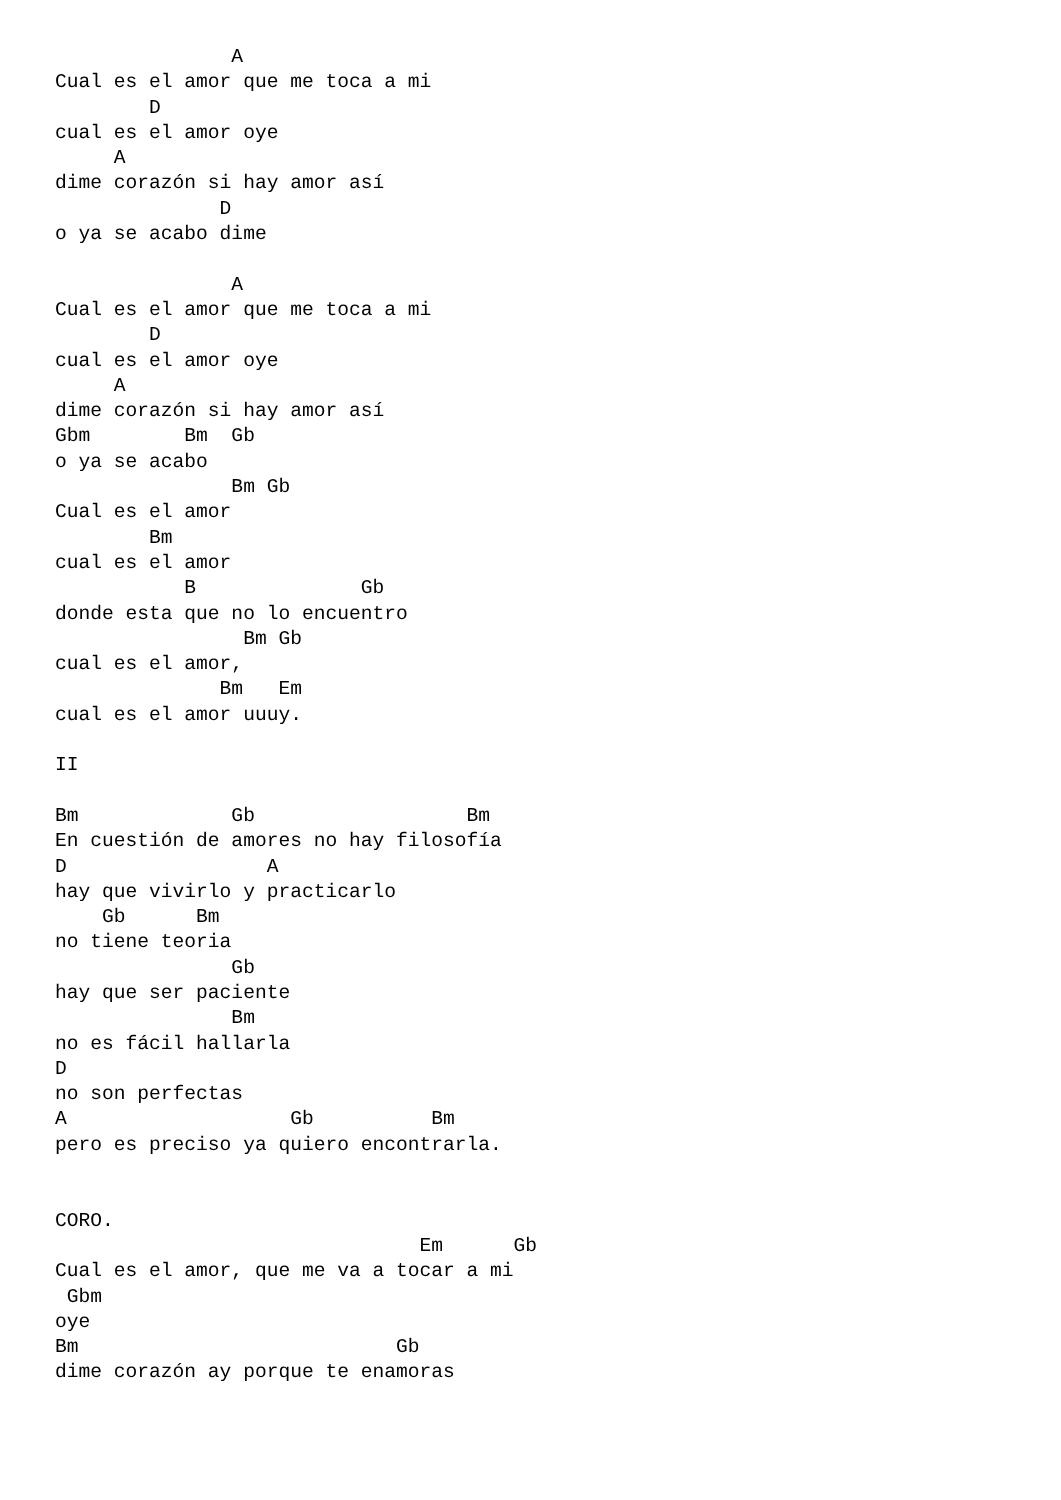A
Cual es el amor que me toca a mi
        D
cual es el amor oye
     A
dime corazón si hay amor así
              D
o ya se acabo dime

               A
Cual es el amor que me toca a mi
        D
cual es el amor oye
     A
dime corazón si hay amor así
Gbm        Bm  Gb
o ya se acabo
               Bm Gb
Cual es el amor
        Bm
cual es el amor
           B              Gb
donde esta que no lo encuentro
                Bm Gb
cual es el amor,
              Bm   Em
cual es el amor uuuy.

II

Bm             Gb                  Bm
En cuestión de amores no hay filosofía
D                 A
hay que vivirlo y practicarlo
    Gb      Bm
no tiene teoria
               Gb
hay que ser paciente
               Bm
no es fácil hallarla
D
no son perfectas
A                   Gb          Bm
pero es preciso ya quiero encontrarla.


CORO.
                               Em      Gb
Cual es el amor, que me va a tocar a mi
 Gbm
oye
Bm                           Gb
dime corazón ay porque te enamoras